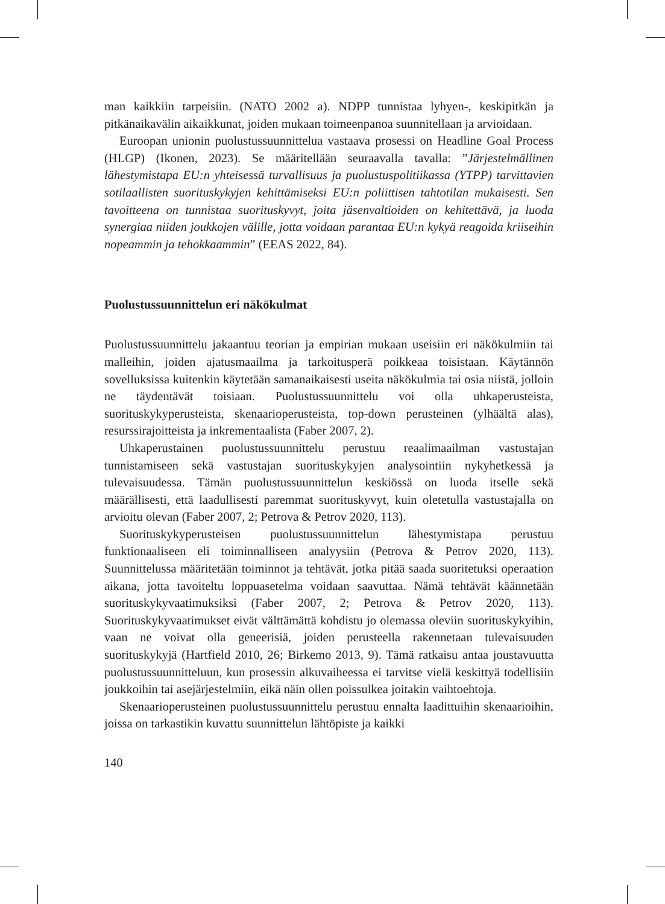man kaikkiin tarpeisiin. (NATO 2002 a). NDPP tunnistaa lyhyen-, keskipitkän ja pitkänaikavälin aikaikkunat, joiden mukaan toimeenpanoa suunnitellaan ja arvioidaan.
Euroopan unionin puolustussuunnittelua vastaava prosessi on Headline Goal Process (HLGP) (Ikonen, 2023). Se määritellään seuraavalla tavalla: ”Järjestelmällinen lähestymistapa EU:n yhteisessä turvallisuus ja puolustuspolitiikassa (YTPP) tarvittavien sotilaallisten suorituskykyjen kehittämiseksi EU:n poliittisen tahtotilan mukaisesti. Sen tavoitteena on tunnistaa suorituskyvyt, joita jäsenvaltioiden on kehitettävä, ja luoda synergiaa niiden joukkojen välille, jotta voidaan parantaa EU:n kykyä reagoida kriiseihin nopeammin ja tehokkaammin” (EEAS 2022, 84).
Puolustussuunnittelun eri näkökulmat
Puolustussuunnittelu jakaantuu teorian ja empirian mukaan useisiin eri näkökulmiin tai malleihin, joiden ajatusmaailma ja tarkoitusperä poikkeaa toisistaan. Käytännön sovelluksissa kuitenkin käytetään samanaikaisesti useita näkökulmia tai osia niistä, jolloin ne täydentävät toisiaan. Puolustussuunnittelu voi olla uhkaperusteista, suorituskykyperusteista, skenaarioperusteista, top-down perusteinen (ylhäältä alas), resurssirajoitteista ja inkrementaalista (Faber 2007, 2).
Uhkaperustainen puolustussuunnittelu perustuu reaalimaailman vastustajan tunnistamiseen sekä vastustajan suorituskykyjen analysointiin nykyhetkessä ja tulevaisuudessa. Tämän puolustussuunnittelun keskiössä on luoda itselle sekä määrällisesti, että laadullisesti paremmat suorituskyvyt, kuin oletetulla vastustajalla on arvioitu olevan (Faber 2007, 2; Petrova & Petrov 2020, 113).
Suorituskykyperusteisen puolustussuunnittelun lähestymistapa perustuu funktionaaliseen eli toiminnalliseen analyysiin (Petrova & Petrov 2020, 113). Suunnittelussa määritetään toiminnot ja tehtävät, jotka pitää saada suoritetuksi operaation aikana, jotta tavoiteltu loppuasetelma voidaan saavuttaa. Nämä tehtävät käännetään suorituskykyvaatimuksiksi (Faber 2007, 2; Petrova & Petrov 2020, 113). Suorituskykyvaatimukset eivät välttämättä kohdistu jo olemassa oleviin suorituskykyihin, vaan ne voivat olla geneerisiä, joiden perusteella rakennetaan tulevaisuuden suorituskykyjä (Hartfield 2010, 26; Birkemo 2013, 9). Tämä ratkaisu antaa joustavuutta puolustussuunnitteluun, kun prosessin alkuvaiheessa ei tarvitse vielä keskittyä todellisiin joukkoihin tai asejärjestelmiin, eikä näin ollen poissulkea joitakin vaihtoehtoja.
Skenaarioperusteinen puolustussuunnittelu perustuu ennalta laadittuihin skenaarioihin, joissa on tarkastikin kuvattu suunnittelun lähtöpiste ja kaikki
140